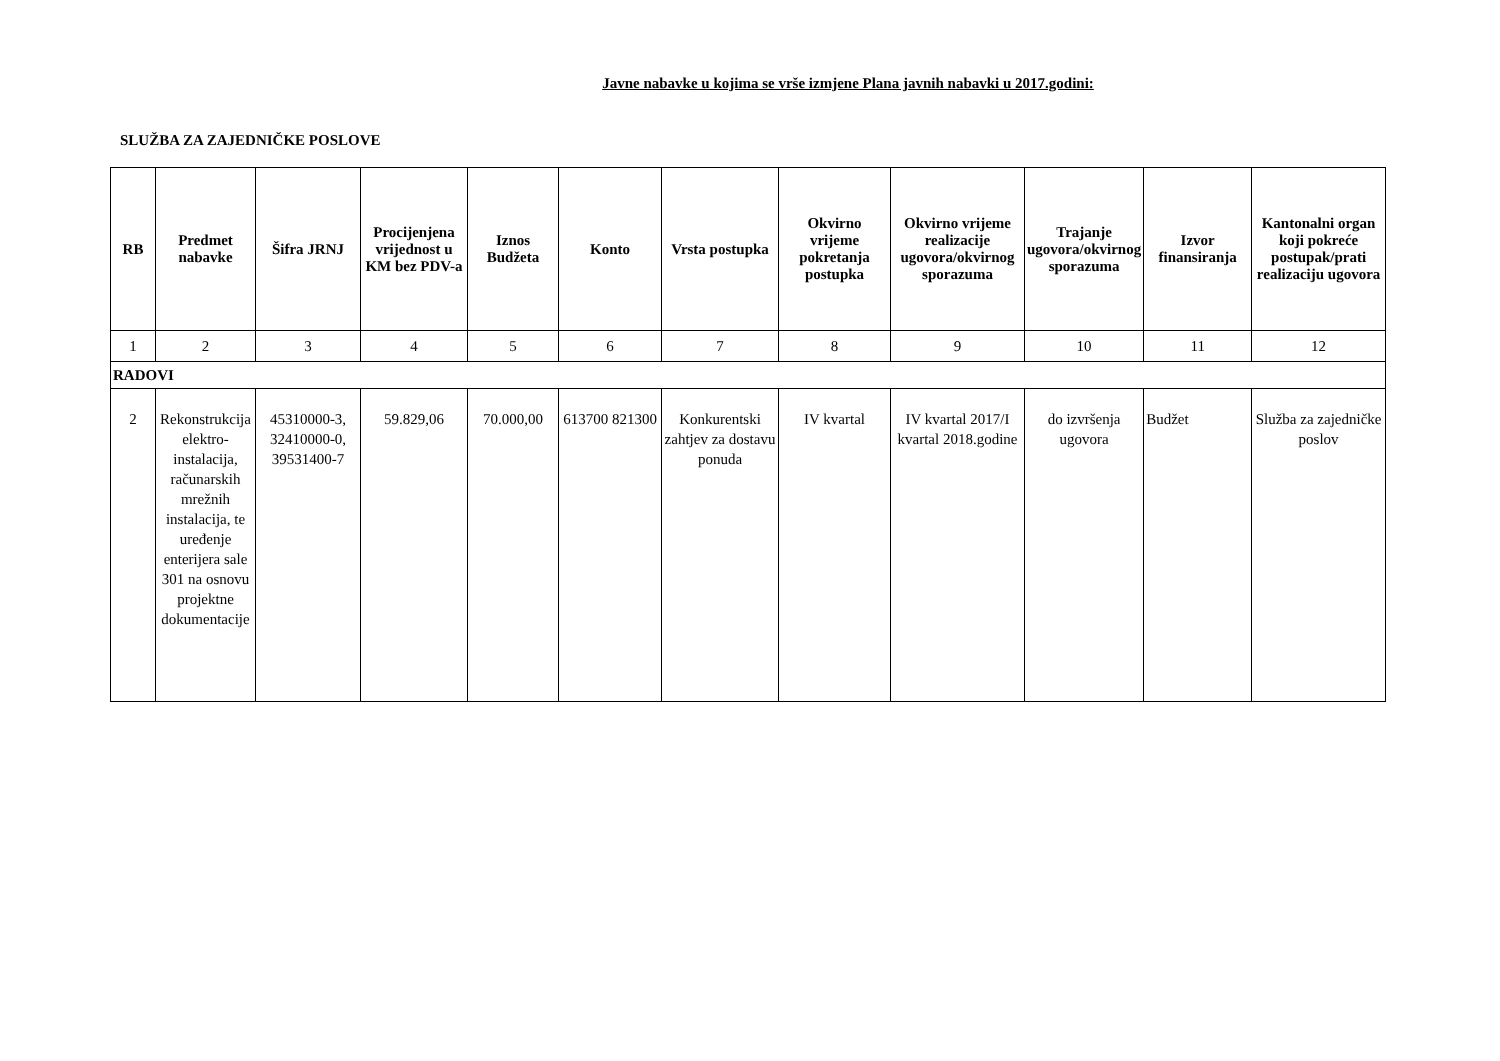Javne nabavke u kojima se vrše izmjene Plana javnih nabavki u 2017.godini:
SLUŽBA ZA ZAJEDNIČKE POSLOVE
| RB | Predmet nabavke | Šifra JRNJ | Procijenjena vrijednost u KM bez PDV-a | Iznos Budžeta | Konto | Vrsta postupka | Okvirno vrijeme pokretanja postupka | Okvirno vrijeme realizacije ugovora/okvirnog sporazuma | Trajanje ugovora/okvirnog sporazuma | Izvor finansiranja | Kantonalni organ koji pokreće postupak/prati realizaciju ugovora |
| --- | --- | --- | --- | --- | --- | --- | --- | --- | --- | --- | --- |
| 1 | 2 | 3 | 4 | 5 | 6 | 7 | 8 | 9 | 10 | 11 | 12 |
| RADOVI | | | | | | | | | | | |
| 2 | Rekonstrukcija elektro-instalacija, računarskih mrežnih instalacija, te uređenje enterijera sale 301 na osnovu projektne dokumentacije | 45310000-3, 32410000-0, 39531400-7 | 59.829,06 | 70.000,00 | 613700 821300 | Konkurentski zahtjev za dostavu ponuda | IV kvartal | IV kvartal 2017/I kvartal 2018.godine | do izvršenja ugovora | Budžet | Služba za zajedničke poslov |